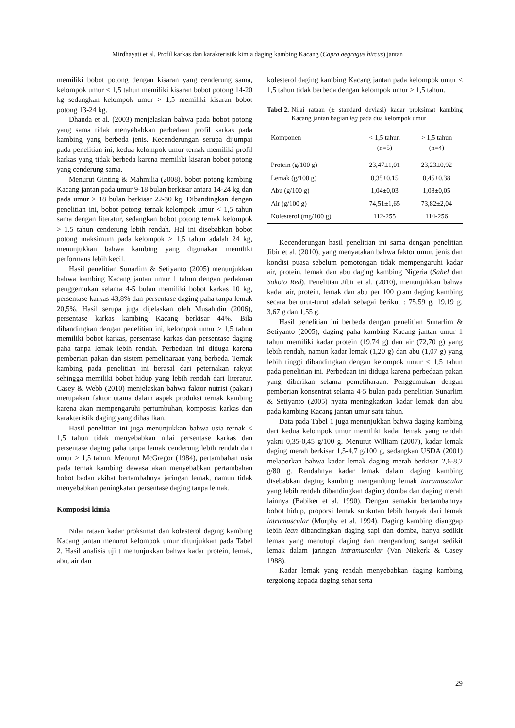Mirdhayati et al. Profil karkas dan karakteristik kimia daging kambing Kacang (Capra aegragus hircus) jantan
memiliki bobot potong dengan kisaran yang cenderung sama, kelompok umur < 1,5 tahun memiliki kisaran bobot potong 14-20 kg sedangkan kelompok umur > 1,5 memiliki kisaran bobot potong 13-24 kg.
Dhanda et al. (2003) menjelaskan bahwa pada bobot potong yang sama tidak menyebabkan perbedaan profil karkas pada kambing yang berbeda jenis. Kecenderungan serupa dijumpai pada penelitian ini, kedua kelompok umur ternak memiliki profil karkas yang tidak berbeda karena memiliki kisaran bobot potong yang cenderung sama.
Menurut Ginting & Mahmilia (2008), bobot potong kambing Kacang jantan pada umur 9-18 bulan berkisar antara 14-24 kg dan pada umur > 18 bulan berkisar 22-30 kg. Dibandingkan dengan penelitian ini, bobot potong ternak kelompok umur < 1,5 tahun sama dengan literatur, sedangkan bobot potong ternak kelompok > 1,5 tahun cenderung lebih rendah. Hal ini disebabkan bobot potong maksimum pada kelompok > 1,5 tahun adalah 24 kg, menunjukkan bahwa kambing yang digunakan memiliki performans lebih kecil.
Hasil penelitian Sunarlim & Setiyanto (2005) menunjukkan bahwa kambing Kacang jantan umur 1 tahun dengan perlakuan penggemukan selama 4-5 bulan memiliki bobot karkas 10 kg, persentase karkas 43,8% dan persentase daging paha tanpa lemak 20,5%. Hasil serupa juga dijelaskan oleh Musahidin (2006), persentase karkas kambing Kacang berkisar 44%. Bila dibandingkan dengan penelitian ini, kelompok umur > 1,5 tahun memiliki bobot karkas, persentase karkas dan persentase daging paha tanpa lemak lebih rendah. Perbedaan ini diduga karena pemberian pakan dan sistem pemeliharaan yang berbeda. Ternak kambing pada penelitian ini berasal dari peternakan rakyat sehingga memiliki bobot hidup yang lebih rendah dari literatur. Casey & Webb (2010) menjelaskan bahwa faktor nutrisi (pakan) merupakan faktor utama dalam aspek produksi ternak kambing karena akan mempengaruhi pertumbuhan, komposisi karkas dan karakteristik daging yang dihasilkan.
Hasil penelitian ini juga menunjukkan bahwa usia ternak < 1,5 tahun tidak menyebabkan nilai persentase karkas dan persentase daging paha tanpa lemak cenderung lebih rendah dari umur > 1,5 tahun. Menurut McGregor (1984), pertambahan usia pada ternak kambing dewasa akan menyebabkan pertambahan bobot badan akibat bertambahnya jaringan lemak, namun tidak menyebabkan peningkatan persentase daging tanpa lemak.
Komposisi kimia
Nilai rataan kadar proksimat dan kolesterol daging kambing Kacang jantan menurut kelompok umur ditunjukkan pada Tabel 2. Hasil analisis uji t menunjukkan bahwa kadar protein, lemak, abu, air dan
kolesterol daging kambing Kacang jantan pada kelompok umur < 1,5 tahun tidak berbeda dengan kelompok umur > 1,5 tahun.
Tabel 2. Nilai rataan (± standard deviasi) kadar proksimat kambing Kacang jantan bagian leg pada dua kelompok umur
| Komponen | < 1,5 tahun (n=5) | > 1,5 tahun (n=4) |
| --- | --- | --- |
| Protein (g/100 g) | 23,47±1,01 | 23,23±0,92 |
| Lemak (g/100 g) | 0,35±0,15 | 0,45±0,38 |
| Abu (g/100 g) | 1,04±0,03 | 1,08±0,05 |
| Air (g/100 g) | 74,51±1,65 | 73,82±2,04 |
| Kolesterol (mg/100 g) | 112-255 | 114-256 |
Kecenderungan hasil penelitian ini sama dengan penelitian Jibir et al. (2010), yang menyatakan bahwa faktor umur, jenis dan kondisi puasa sebelum pemotongan tidak mempengaruhi kadar air, protein, lemak dan abu daging kambing Nigeria (Sahel dan Sokoto Red). Penelitian Jibir et al. (2010), menunjukkan bahwa kadar air, protein, lemak dan abu per 100 gram daging kambing secara berturut-turut adalah sebagai berikut : 75,59 g, 19,19 g, 3,67 g dan 1,55 g.
Hasil penelitian ini berbeda dengan penelitian Sunarlim & Setiyanto (2005), daging paha kambing Kacang jantan umur 1 tahun memiliki kadar protein (19,74 g) dan air (72,70 g) yang lebih rendah, namun kadar lemak (1,20 g) dan abu (1,07 g) yang lebih tinggi dibandingkan dengan kelompok umur < 1,5 tahun pada penelitian ini. Perbedaan ini diduga karena perbedaan pakan yang diberikan selama pemeliharaan. Penggemukan dengan pemberian konsentrat selama 4-5 bulan pada penelitian Sunarlim & Setiyanto (2005) nyata meningkatkan kadar lemak dan abu pada kambing Kacang jantan umur satu tahun.
Data pada Tabel 1 juga menunjukkan bahwa daging kambing dari kedua kelompok umur memiliki kadar lemak yang rendah yakni 0,35-0,45 g/100 g. Menurut William (2007), kadar lemak daging merah berkisar 1,5-4,7 g/100 g, sedangkan USDA (2001) melaporkan bahwa kadar lemak daging merah berkisar 2,6-8,2 g/80 g. Rendahnya kadar lemak dalam daging kambing disebabkan daging kambing mengandung lemak intramuscular yang lebih rendah dibandingkan daging domba dan daging merah lainnya (Babiker et al. 1990). Dengan semakin bertambahnya bobot hidup, proporsi lemak subkutan lebih banyak dari lemak intramuscular (Murphy et al. 1994). Daging kambing dianggap lebih lean dibandingkan daging sapi dan domba, hanya sedikit lemak yang menutupi daging dan mengandung sangat sedikit lemak dalam jaringan intramuscular (Van Niekerk & Casey 1988).
Kadar lemak yang rendah menyebabkan daging kambing tergolong kepada daging sehat serta
29